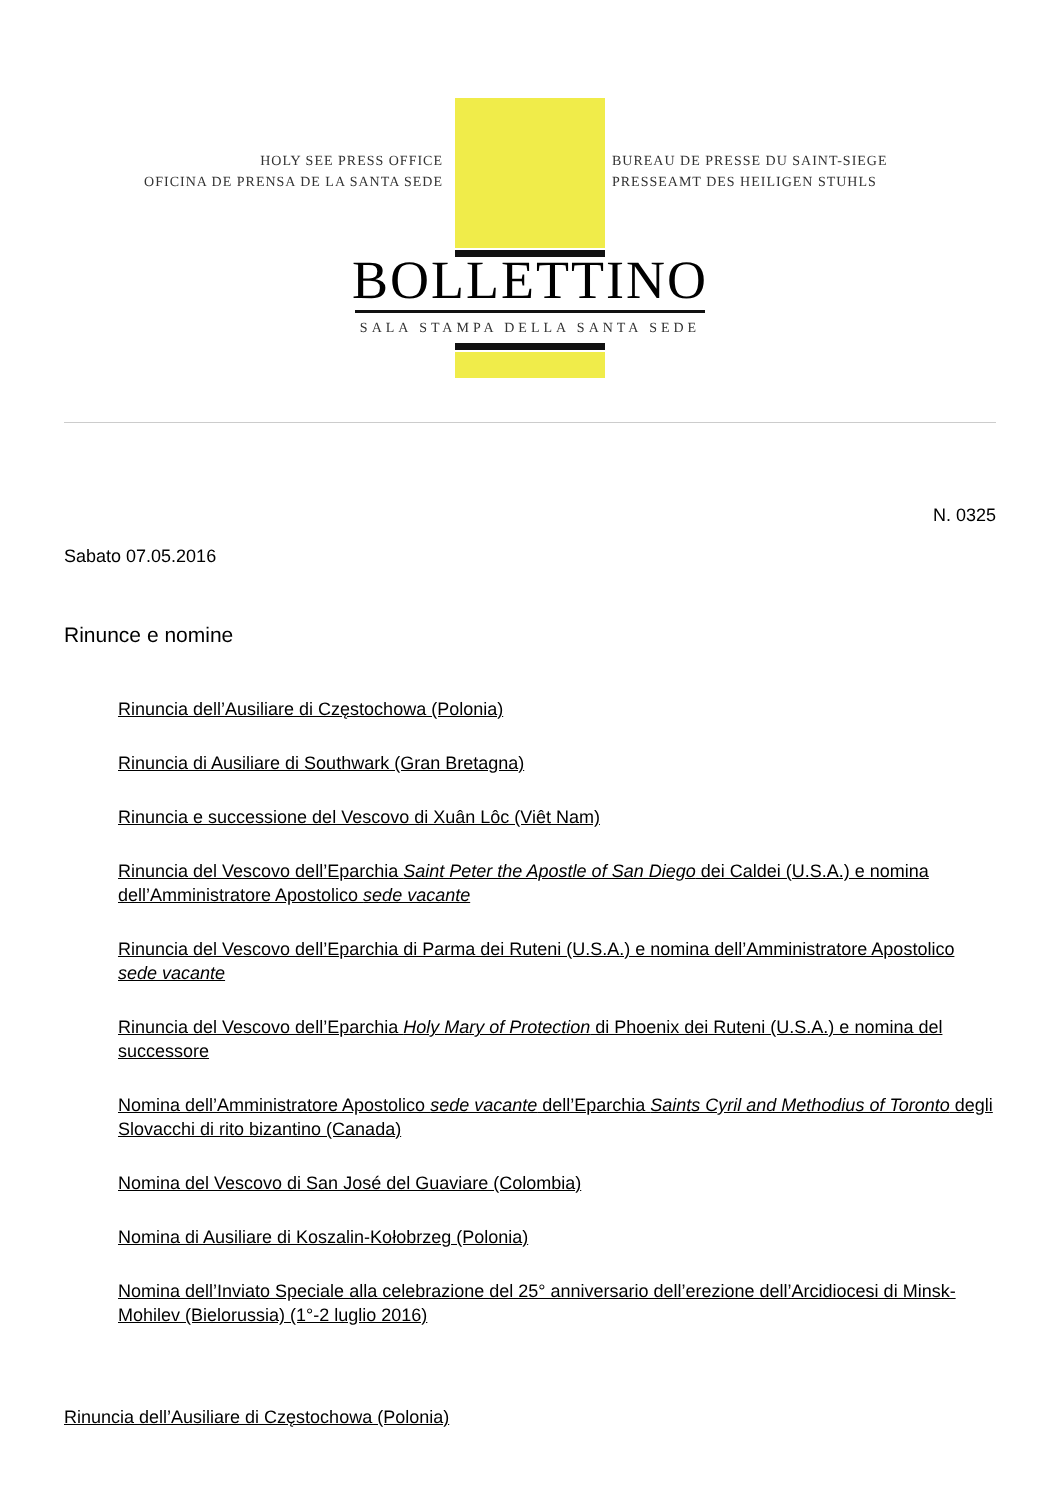HOLY SEE PRESS OFFICE
OFICINA DE PRENSA DE LA SANTA SEDE
BUREAU DE PRESSE DU SAINT-SIEGE
PRESSEAMT DES HEILIGEN STUHLS
BOLLETTINO
SALA STAMPA DELLA SANTA SEDE
N. 0325
Sabato 07.05.2016
Rinunce e nomine
Rinuncia dell’Ausiliare di Częstochowa (Polonia)
Rinuncia di Ausiliare di Southwark (Gran Bretagna)
Rinuncia e successione del Vescovo di Xuân Lôc (Viêt Nam)
Rinuncia del Vescovo dell’Eparchia Saint Peter the Apostle of San Diego dei Caldei (U.S.A.) e nomina dell’Amministratore Apostolico sede vacante
Rinuncia del Vescovo dell’Eparchia di Parma dei Ruteni (U.S.A.) e nomina dell’Amministratore Apostolico sede vacante
Rinuncia del Vescovo dell’Eparchia Holy Mary of Protection di Phoenix dei Ruteni (U.S.A.) e nomina del successore
Nomina dell’Amministratore Apostolico sede vacante dell’Eparchia Saints Cyril and Methodius of Toronto degli Slovacchi di rito bizantino (Canada)
Nomina del Vescovo di San José del Guaviare (Colombia)
Nomina di Ausiliare di Koszalin-Kołobrzeg (Polonia)
Nomina dell’Inviato Speciale alla celebrazione del 25° anniversario dell’erezione dell’Arcidiocesi di Minsk-Mohilev (Bielorussia) (1°-2 luglio 2016)
Rinuncia dell’Ausiliare di Częstochowa (Polonia)